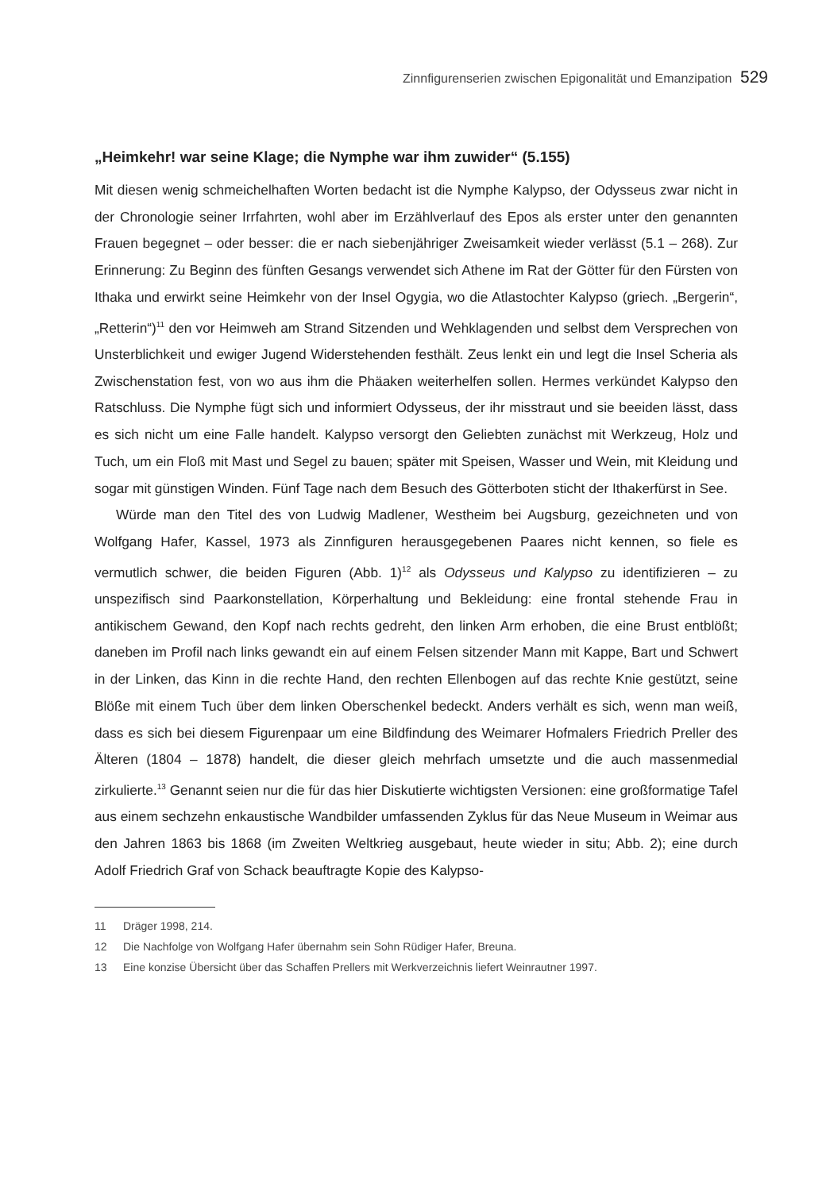Zinnfigurenserien zwischen Epigonalität und Emanzipation 529
„Heimkehr! war seine Klage; die Nymphe war ihm zuwider“ (5.155)
Mit diesen wenig schmeichelhaften Worten bedacht ist die Nymphe Kalypso, der Odysseus zwar nicht in der Chronologie seiner Irrfahrten, wohl aber im Erzählverlauf des Epos als erster unter den genannten Frauen begegnet – oder besser: die er nach siebenjähriger Zweisamkeit wieder verlässt (5.1 – 268). Zur Erinnerung: Zu Beginn des fünften Gesangs verwendet sich Athene im Rat der Götter für den Fürsten von Ithaka und erwirkt seine Heimkehr von der Insel Ogygia, wo die Atlastochter Kalypso (griech. „Bergerin“, „Retterin“)<sup>11</sup> den vor Heimweh am Strand Sitzenden und Wehklagenden und selbst dem Versprechen von Unsterblichkeit und ewiger Jugend Widerstehenden festhält. Zeus lenkt ein und legt die Insel Scheria als Zwischenstation fest, von wo aus ihm die Phäaken weiterhelfen sollen. Hermes verkündet Kalypso den Ratschluss. Die Nymphe fügt sich und informiert Odysseus, der ihr misstraut und sie beeiden lässt, dass es sich nicht um eine Falle handelt. Kalypso versorgt den Geliebten zunächst mit Werkzeug, Holz und Tuch, um ein Floß mit Mast und Segel zu bauen; später mit Speisen, Wasser und Wein, mit Kleidung und sogar mit günstigen Winden. Fünf Tage nach dem Besuch des Götterboten sticht der Ithakerfürst in See.
Würde man den Titel des von Ludwig Madlener, Westheim bei Augsburg, gezeichneten und von Wolfgang Hafer, Kassel, 1973 als Zinnfiguren herausgegebenen Paares nicht kennen, so fiele es vermutlich schwer, die beiden Figuren (Abb. 1)<sup>12</sup> als Odysseus und Kalypso zu identifizieren – zu unspezifisch sind Paarkonstellation, Körperhaltung und Bekleidung: eine frontal stehende Frau in antikischem Gewand, den Kopf nach rechts gedreht, den linken Arm erhoben, die eine Brust entblößt; daneben im Profil nach links gewandt ein auf einem Felsen sitzender Mann mit Kappe, Bart und Schwert in der Linken, das Kinn in die rechte Hand, den rechten Ellenbogen auf das rechte Knie gestützt, seine Blöße mit einem Tuch über dem linken Oberschenkel bedeckt. Anders verhält es sich, wenn man weiß, dass es sich bei diesem Figurenpaar um eine Bildfindung des Weimarer Hofmalers Friedrich Preller des Älteren (1804 – 1878) handelt, die dieser gleich mehrfach umsetzte und die auch massenmedial zirkulierte.<sup>13</sup> Genannt seien nur die für das hier Diskutierte wichtigsten Versionen: eine großformatige Tafel aus einem sechzehn enkaustische Wandbilder umfassenden Zyklus für das Neue Museum in Weimar aus den Jahren 1863 bis 1868 (im Zweiten Weltkrieg ausgebaut, heute wieder in situ; Abb. 2); eine durch Adolf Friedrich Graf von Schack beauftragte Kopie des Kalypso-
11 Dräger 1998, 214.
12 Die Nachfolge von Wolfgang Hafer übernahm sein Sohn Rüdiger Hafer, Breuna.
13 Eine konzise Übersicht über das Schaffen Prellers mit Werkverzeichnis liefert Weinrautner 1997.